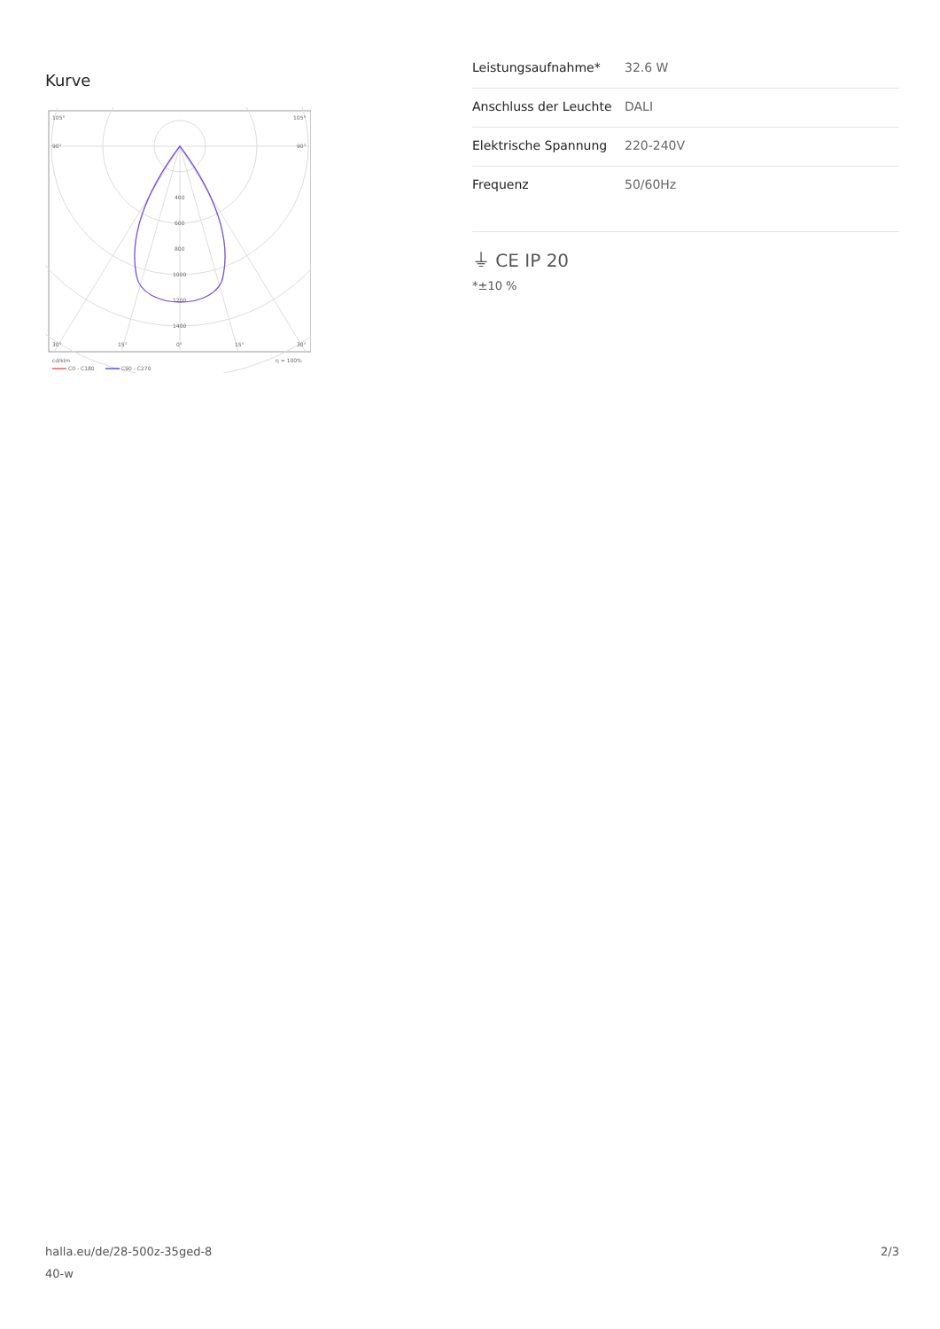Kurve
105°
105°
90°
90°
400
600
800
1000
1200
1400
30°
15°
0°
15°
30°
cd/klm
η = 100%
C0 - C180
C90 - C270
| Leistungsaufnahme* | 32.6 W |
| Anschluss der Leuchte | DALI |
| Elektrische Spannung | 220-240V |
| Frequenz | 50/60Hz |
⏚ CE IP 20
*±10 %
halla.eu/de/28-500z-35ged-8
40-w
2/3